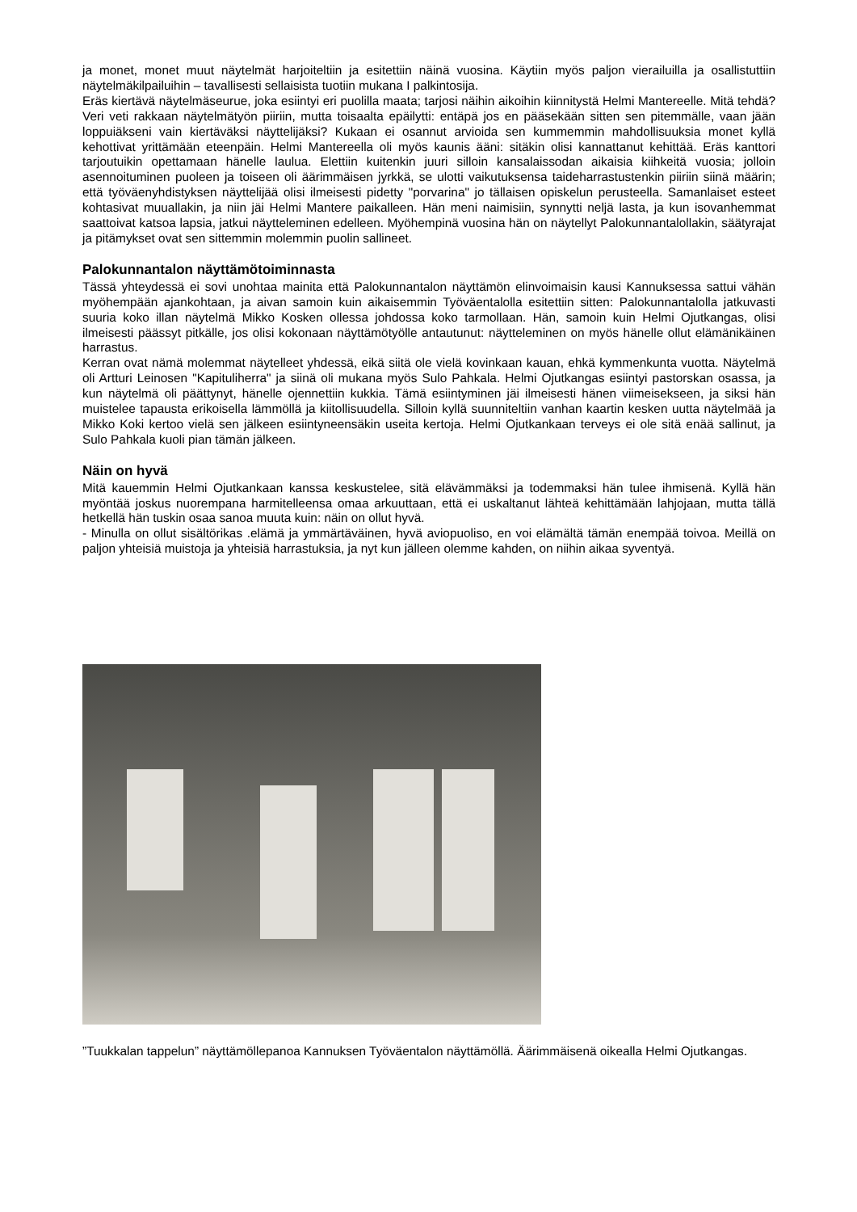ja monet, monet muut näytelmät harjoiteltiin ja esitettiin näinä vuosina. Käytiin myös paljon vierailuilla ja osallistuttiin näytelmäkilpailuihin – tavallisesti sellaisista tuotiin mukana I palkintosija.
Eräs kiertävä näytelmäseurue, joka esiintyi eri puolilla maata; tarjosi näihin aikoihin kiinnitystä Helmi Mantereelle. Mitä tehdä? Veri veti rakkaan näytelmätyön piiriin, mutta toisaalta epäilytti: entäpä jos en pääsekään sitten sen pitemmälle, vaan jään loppuiäkseni vain kiertäväksi näyttelijäksi? Kukaan ei osannut arvioida sen kummemmin mahdollisuuksia monet kyllä kehottivat yrittämään eteenpäin. Helmi Mantereella oli myös kaunis ääni: sitäkin olisi kannattanut kehittää. Eräs kanttori tarjoutuikin opettamaan hänelle laulua. Elettiin kuitenkin juuri silloin kansalaissodan aikaisia kiihkeitä vuosia; jolloin asennoituminen puoleen ja toiseen oli äärimmäisen jyrkkä, se ulotti vaikutuksensa taideharrastustenkin piiriin siinä määrin; että työväenyhdistyksen näyttelijää olisi ilmeisesti pidetty "porvarina" jo tällaisen opiskelun perusteella. Samanlaiset esteet kohtasivat muuallakin, ja niin jäi Helmi Mantere paikalleen. Hän meni naimisiin, synnytti neljä lasta, ja kun isovanhemmat saattoivat katsoa lapsia, jatkui näytteleminen edelleen. Myöhempinä vuosina hän on näytellyt Palokunnantalollakin, säätyrajat ja pitämykset ovat sen sittemmin molemmin puolin sallineet.
Palokunnantalon näyttämötoiminnasta
Tässä yhteydessä ei sovi unohtaa mainita että Palokunnantalon näyttämön elinvoimaisin kausi Kannuksessa sattui vähän myöhempään ajankohtaan, ja aivan samoin kuin aikaisemmin Työväentalolla esitettiin sitten: Palokunnantalolla jatkuvasti suuria koko illan näytelmä Mikko Kosken ollessa johdossa koko tarmollaan. Hän, samoin kuin Helmi Ojutkangas, olisi ilmeisesti päässyt pitkälle, jos olisi kokonaan näyttämötyölle antautunut: näytteleminen on myös hänelle ollut elämänikäinen harrastus.
Kerran ovat nämä molemmat näytelleet yhdessä, eikä siitä ole vielä kovinkaan kauan, ehkä kymmenkunta vuotta. Näytelmä oli Artturi Leinosen "Kapituliherra" ja siinä oli mukana myös Sulo Pahkala. Helmi Ojutkangas esiintyi pastorskan osassa, ja kun näytelmä oli päättynyt, hänelle ojennettiin kukkia. Tämä esiintyminen jäi ilmeisesti hänen viimeisekseen, ja siksi hän muistelee tapausta erikoisella lämmöllä ja kiitollisuudella. Silloin kyllä suunniteltiin vanhan kaartin kesken uutta näytelmää ja Mikko Koki kertoo vielä sen jälkeen esiintyneensäkin useita kertoja. Helmi Ojutkankaan terveys ei ole sitä enää sallinut, ja Sulo Pahkala kuoli pian tämän jälkeen.
Näin on hyvä
Mitä kauemmin Helmi Ojutkankaan kanssa keskustelee, sitä elävämmäksi ja todemmaksi hän tulee ihmisenä. Kyllä hän myöntää joskus nuorempana harmitelleensa omaa arkuuttaan, että ei uskaltanut lähteä kehittämään lahjojaan, mutta tällä hetkellä hän tuskin osaa sanoa muuta kuin: näin on ollut hyvä.
- Minulla on ollut sisältörikas .elämä ja ymmärtäväinen, hyvä aviopuoliso, en voi elämältä tämän enempää toivoa. Meillä on paljon yhteisiä muistoja ja yhteisiä harrastuksia, ja nyt kun jälleen olemme kahden, on niihin aikaa syventyä.
”Tuukkalan tappelun” näyttämöllepanoa Kannuksen Työväentalon näyttämöllä. Äärimmäisenä oikealla Helmi Ojutkangas.